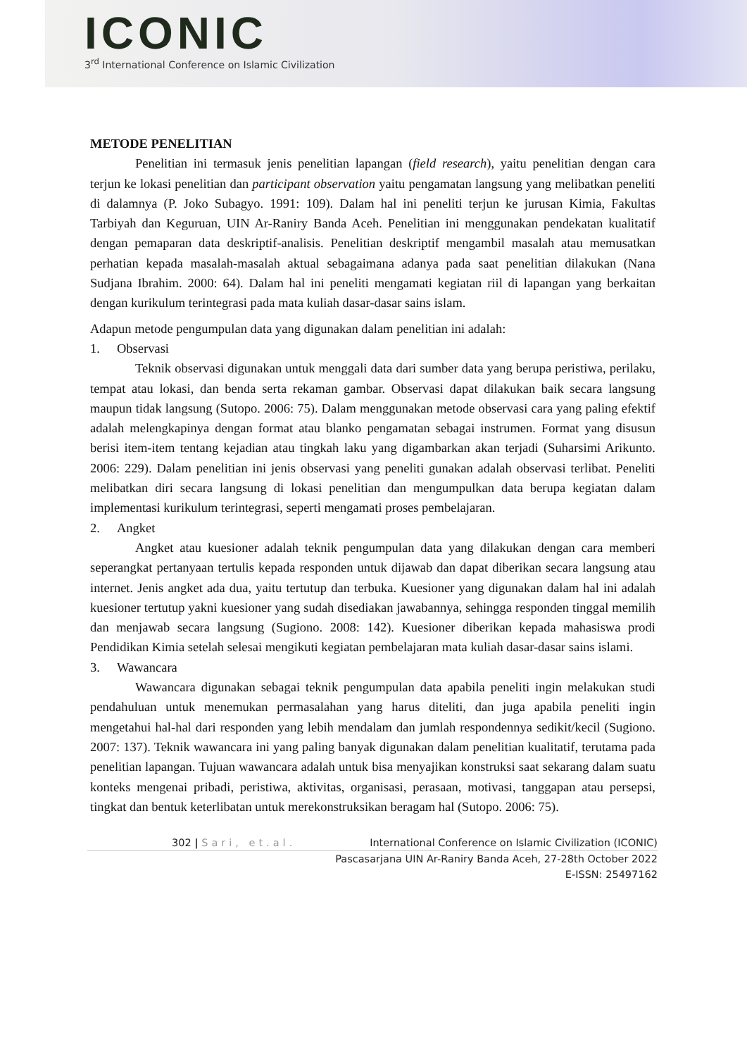ICONIC
3<sup>rd</sup> International Conference on Islamic Civilization
METODE PENELITIAN
Penelitian ini termasuk jenis penelitian lapangan (field research), yaitu penelitian dengan cara terjun ke lokasi penelitian dan participant observation yaitu pengamatan langsung yang melibatkan peneliti di dalamnya (P. Joko Subagyo. 1991: 109). Dalam hal ini peneliti terjun ke jurusan Kimia, Fakultas Tarbiyah dan Keguruan, UIN Ar-Raniry Banda Aceh. Penelitian ini menggunakan pendekatan kualitatif dengan pemaparan data deskriptif-analisis. Penelitian deskriptif mengambil masalah atau memusatkan perhatian kepada masalah-masalah aktual sebagaimana adanya pada saat penelitian dilakukan (Nana Sudjana Ibrahim. 2000: 64). Dalam hal ini peneliti mengamati kegiatan riil di lapangan yang berkaitan dengan kurikulum terintegrasi pada mata kuliah dasar-dasar sains islam.
Adapun metode pengumpulan data yang digunakan dalam penelitian ini adalah:
1. Observasi
Teknik observasi digunakan untuk menggali data dari sumber data yang berupa peristiwa, perilaku, tempat atau lokasi, dan benda serta rekaman gambar. Observasi dapat dilakukan baik secara langsung maupun tidak langsung (Sutopo. 2006: 75). Dalam menggunakan metode observasi cara yang paling efektif adalah melengkapinya dengan format atau blanko pengamatan sebagai instrumen. Format yang disusun berisi item-item tentang kejadian atau tingkah laku yang digambarkan akan terjadi (Suharsimi Arikunto. 2006: 229). Dalam penelitian ini jenis observasi yang peneliti gunakan adalah observasi terlibat. Peneliti melibatkan diri secara langsung di lokasi penelitian dan mengumpulkan data berupa kegiatan dalam implementasi kurikulum terintegrasi, seperti mengamati proses pembelajaran.
2. Angket
Angket atau kuesioner adalah teknik pengumpulan data yang dilakukan dengan cara memberi seperangkat pertanyaan tertulis kepada responden untuk dijawab dan dapat diberikan secara langsung atau internet. Jenis angket ada dua, yaitu tertutup dan terbuka. Kuesioner yang digunakan dalam hal ini adalah kuesioner tertutup yakni kuesioner yang sudah disediakan jawabannya, sehingga responden tinggal memilih dan menjawab secara langsung (Sugiono. 2008: 142). Kuesioner diberikan kepada mahasiswa prodi Pendidikan Kimia setelah selesai mengikuti kegiatan pembelajaran mata kuliah dasar-dasar sains islami.
3. Wawancara
Wawancara digunakan sebagai teknik pengumpulan data apabila peneliti ingin melakukan studi pendahuluan untuk menemukan permasalahan yang harus diteliti, dan juga apabila peneliti ingin mengetahui hal-hal dari responden yang lebih mendalam dan jumlah respondennya sedikit/kecil (Sugiono. 2007: 137). Teknik wawancara ini yang paling banyak digunakan dalam penelitian kualitatif, terutama pada penelitian lapangan. Tujuan wawancara adalah untuk bisa menyajikan konstruksi saat sekarang dalam suatu konteks mengenai pribadi, peristiwa, aktivitas, organisasi, perasaan, motivasi, tanggapan atau persepsi, tingkat dan bentuk keterlibatan untuk merekonstruksikan beragam hal (Sutopo. 2006: 75).
302 | Sari, et.al. International Conference on Islamic Civilization (ICONIC)
Pascasarjana UIN Ar-Raniry Banda Aceh, 27-28th October 2022
E-ISSN: 25497162